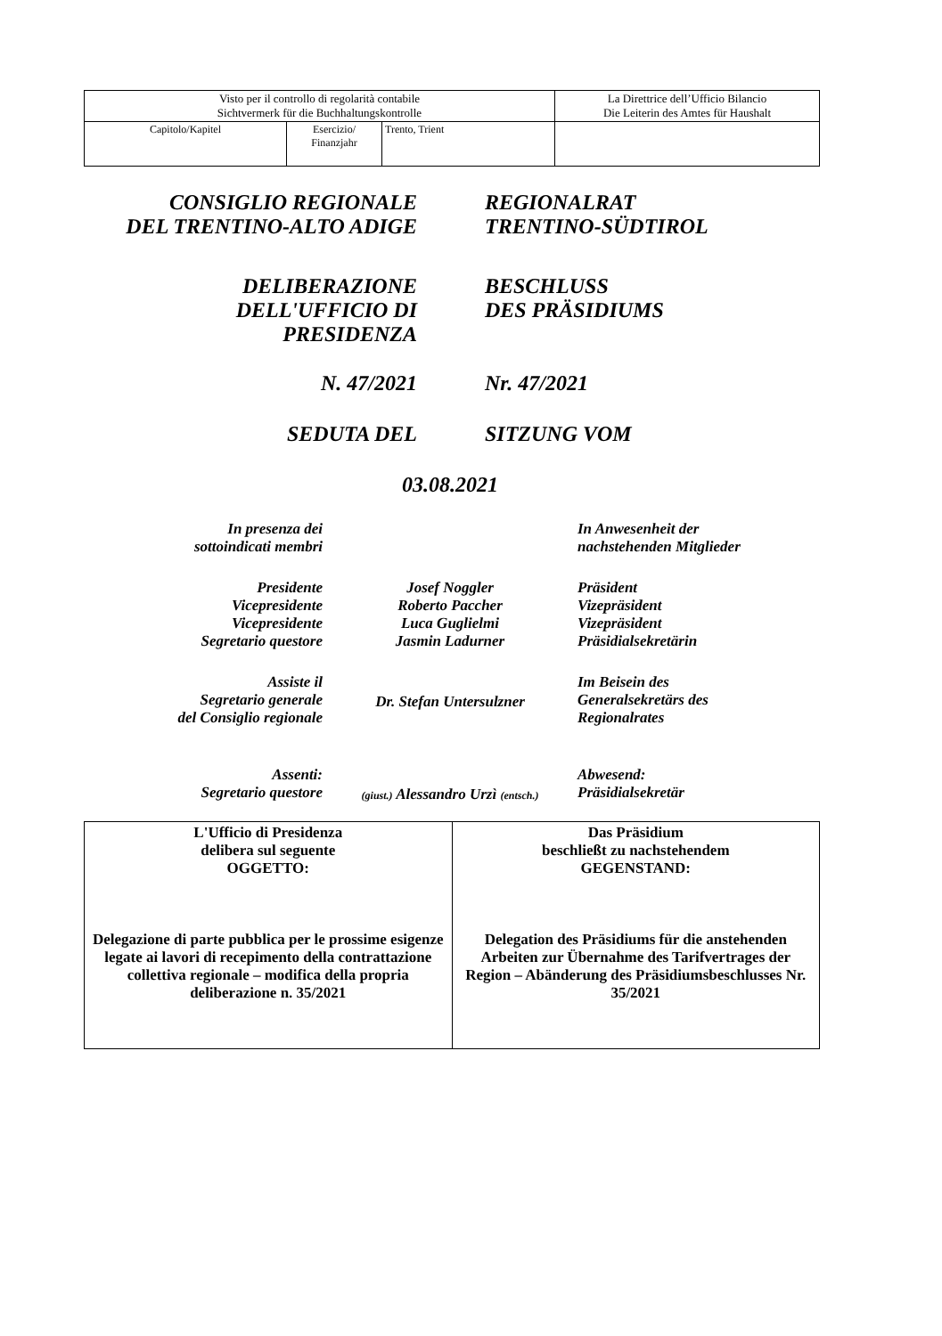| Visto per il controllo di regolarità contabile Sichtvermerk für die Buchhaltungskontrolle | | | La Direttrice dell’Ufficio Bilancio Die Leiterin des Amtes für Haushalt |
| Capitolo/Kapitel | Esercizio/ Finanzjahr | Trento, Trient | |
CONSIGLIO REGIONALE
DEL TRENTINO-ALTO ADIGE
REGIONALRAT
TRENTINO-SÜDTIROL
DELIBERAZIONE
DELL'UFFICIO DI
PRESIDENZA
BESCHLUSS
DES PRÄSIDIUMS
N. 47/2021 Nr. 47/2021
SEDUTA DEL SITZUNG VOM
03.08.2021
| In presenza dei sottoindicati membri | | In Anwesenheit der nachstehenden Mitglieder |
| Presidente Vicepresidente Vicepresidente Segretario questore | Josef Noggler Roberto Paccher Luca Guglielmi Jasmin Ladurner | Präsident Vizepräsident Vizepräsident Präsidialsekretärin |
| Assiste il Segretario generale del Consiglio regionale | Dr. Stefan Untersulzner | Im Beisein des Generalsekretärs des Regionalrates |
| Assenti: Segretario questore | (giust.) Alessandro Urzì (entsch.) | Abwesend: Präsidialsekretär |
| L'Ufficio di Presidenza delibera sul seguente OGGETTO: Delegazione di parte pubblica per le prossime esigenze legate ai lavori di recepimento della contrattazione collettiva regionale – modifica della propria deliberazione n. 35/2021 | Das Präsidium beschließt zu nachstehendem GEGENSTAND: Delegation des Präsidiums für die anstehenden Arbeiten zur Übernahme des Tarifvertrages der Region – Abänderung des Präsidiumsbeschlusses Nr. 35/2021 |